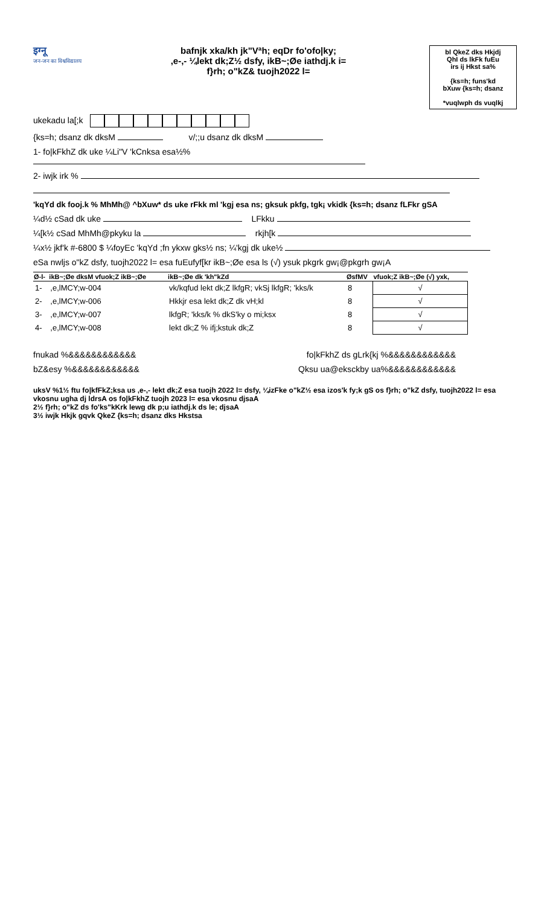इग्नू
जन-जन का विश्वविद्यालय
bafnjk xka/kh jk"Vªh; eqDr fo'ofo|ky;
,e-,- ¼lekt dk;Z½ dsfy, ikB~;Øe iathdj.k i=
f}rh; o"kZ& tuojh2022 l=
bl QkeZ dks Hkjdj
QhI ds lkFk fuEu
irs ij Hkst sa%
{ks=h; funs'kd
bXuw {ks=h; dsanz
*vuqlwph ds vuqlkj
ukekadu la[;k
{ks=h; dsanz dk dksM v/;;u dsanz dk dksM
1- fo|kFkhZ dk uke ¼Li"V 'kCnksa esa½%
2- iwjk irk %
'kqYd dk fooj.k % MhMh@ ^bXuw* ds uke rFkk ml 'kgj esa ns; gksuk pkfg, tgk¡ vkidk {ks=h; dsanz fLFkr gSA
¼d½ cSad dk uke LFkku
¼[k½ cSad MhMh@pkyku la rkjh[k
¼x½ jkf'k #-6800 $ ¼foyEc 'kqYd ;fn ykxw gks½ ns; ¼'kgj dk uke½
eSa nwljs o"kZ dsfy, tuojh2022 l= esa fuEufyf[kr ikB~;Øe esa ls (√) ysuk pkgrk gw¡@pkgrh gw¡A
| Ø-l- | ikB~;Øe dksM vfuok;Z ikB~;Øe | ikB~;Øe dk 'kh"kZd | ØsfMV | vfuok;Z ikB~;Øe (√) yxk, |
| --- | --- | --- | --- | --- |
| 1- | ,e,lMCY;w-004 | vk/kqfud lekt dk;Z lkfgR; vkSj lkfgR; 'kks/k | 8 | √ |
| 2- | ,e,lMCY;w-006 | Hkkjr esa lekt dk;Z dk vH;kl | 8 | √ |
| 3- | ,e,lMCY;w-007 | lkfgR; 'kks/k % dkS'ky o mi;ksx | 8 | √ |
| 4- | ,e,lMCY;w-008 | lekt dk;Z % ifj;kstuk dk;Z | 8 | √ |
fnukad %&&&&&&&&&&&& fo|kFkhZ ds gLrk{kj %&&&&&&&&&&&&
bZ&esy %&&&&&&&&&&&& Qksu ua@eksckby ua%&&&&&&&&&&&&
uksV %1½ ftu fo|kfFkZ;ksa us ,e-,- lekt dk;Z esa tuojh 2022 l= dsfy, ¼izFke o"kZ½ esa izos'k fy;k gS os f}rh; o"kZ dsfy, tuojh2022 l= esa vkosnu ugha dj ldrsA os fo|kFkhZ tuojh 2023 l= esa vkosnu djsaA
2½ f}rh; o"kZ ds fo'ks"kKrk lewg dk p;u iathdj.k ds le; djsaA
3½ iwjk Hkjk gqvk QkeZ {ks=h; dsanz dks Hkstsa